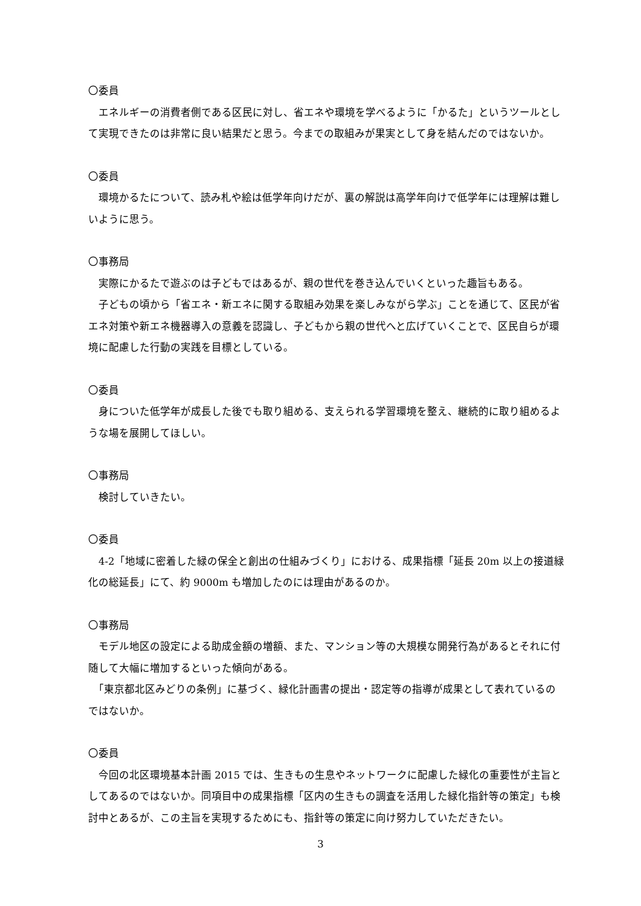〇委員
　エネルギーの消費者側である区民に対し、省エネや環境を学べるように「かるた」というツールとして実現できたのは非常に良い結果だと思う。今までの取組みが果実として身を結んだのではないか。
〇委員
　環境かるたについて、読み札や絵は低学年向けだが、裏の解説は高学年向けで低学年には理解は難しいように思う。
〇事務局
　実際にかるたで遊ぶのは子どもではあるが、親の世代を巻き込んでいくといった趣旨もある。
　子どもの頃から「省エネ・新エネに関する取組み効果を楽しみながら学ぶ」ことを通じて、区民が省エネ対策や新エネ機器導入の意義を認識し、子どもから親の世代へと広げていくことで、区民自らが環境に配慮した行動の実践を目標としている。
〇委員
　身についた低学年が成長した後でも取り組める、支えられる学習環境を整え、継続的に取り組めるような場を展開してほしい。
〇事務局
　検討していきたい。
〇委員
　4-2「地域に密着した緑の保全と創出の仕組みづくり」における、成果指標「延長 20m 以上の接道緑化の総延長」にて、約 9000m も増加したのには理由があるのか。
〇事務局
　モデル地区の設定による助成金額の増額、また、マンション等の大規模な開発行為があるとそれに付随して大幅に増加するといった傾向がある。
　「東京都北区みどりの条例」に基づく、緑化計画書の提出・認定等の指導が成果として表れているのではないか。
〇委員
　今回の北区環境基本計画 2015 では、生きもの生息やネットワークに配慮した緑化の重要性が主旨としてあるのではないか。同項目中の成果指標「区内の生きもの調査を活用した緑化指針等の策定」も検討中とあるが、この主旨を実現するためにも、指針等の策定に向け努力していただきたい。
3